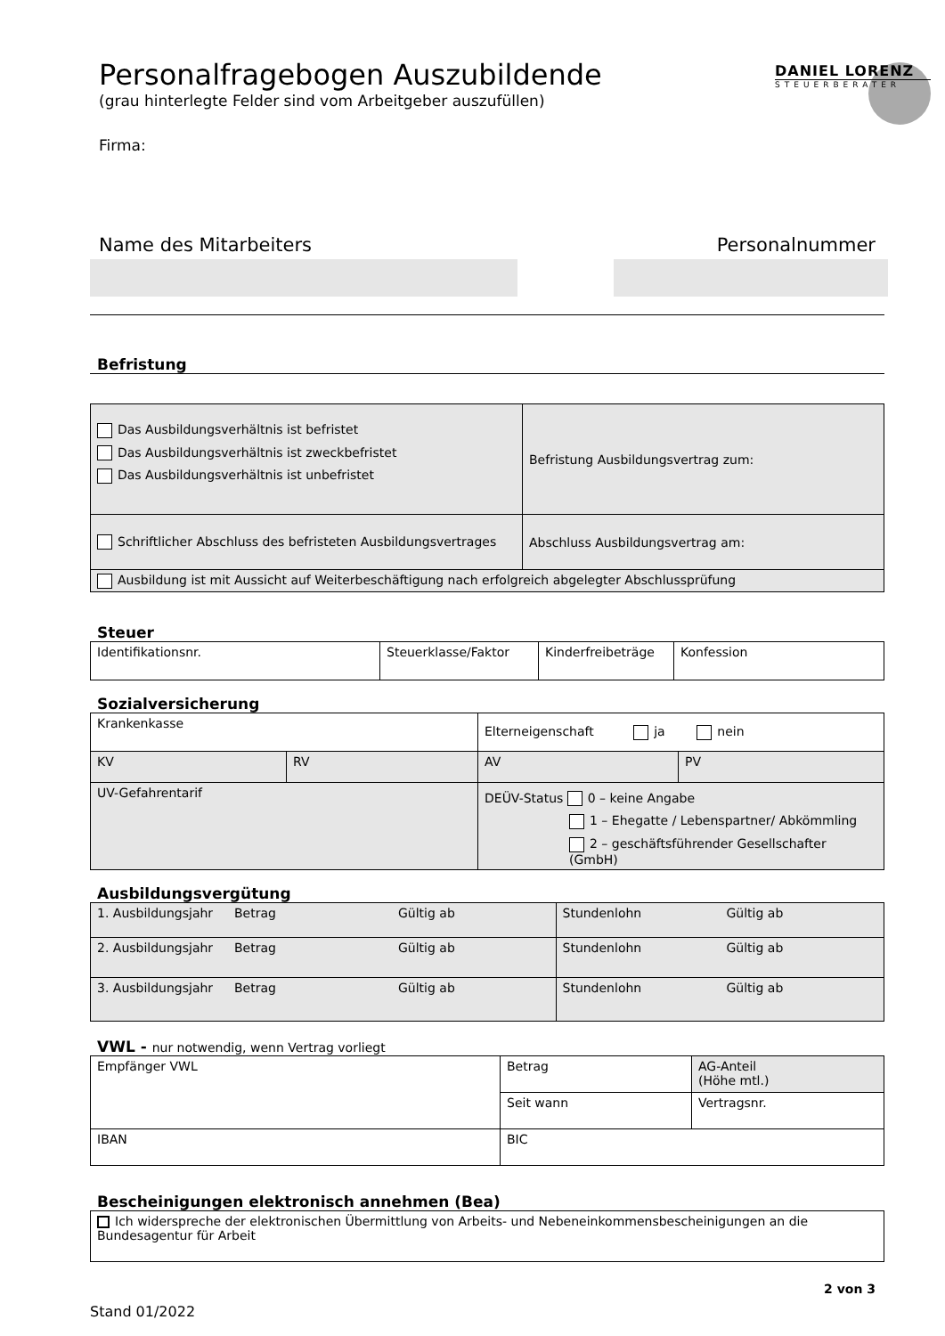DANIEL LORENZ
STEUERBERATER
Personalfragebogen Auszubildende
(grau hinterlegte Felder sind vom Arbeitgeber auszufüllen)
Firma:
Name des Mitarbeiters Personalnummer
Befristung
| Das Ausbildungsverhältnis ist befristet Das Ausbildungsverhältnis ist zweckbefristet Das Ausbildungsverhältnis ist unbefristet | Befristung Ausbildungsvertrag zum: |
| Schriftlicher Abschluss des befristeten Ausbildungsvertrages | Abschluss Ausbildungsvertrag am: |
| Ausbildung ist mit Aussicht auf Weiterbeschäftigung nach erfolgreich abgelegter Abschlussprüfung | |
Steuer
| Identifikationsnr. | Steuerklasse/Faktor | Kinderfreibeträge | Konfession |
Sozialversicherung
| Krankenkasse | | Elterneigenschaft ja nein | |
| KV | RV | AV | PV |
| UV-Gefahrentarif | | DEÜV-Status 0 – keine Angabe 1 – Ehegatte / Lebenspartner/ Abkömmling 2 – geschäftsführender Gesellschafter (GmbH) | |
Ausbildungsvergütung
| 1. Ausbildungsjahr | Betrag | Gültig ab | Stundenlohn | Gültig ab |
| 2. Ausbildungsjahr | Betrag | Gültig ab | Stundenlohn | Gültig ab |
| 3. Ausbildungsjahr | Betrag | Gültig ab | Stundenlohn | Gültig ab |
VWL - nur notwendig, wenn Vertrag vorliegt
| Empfänger VWL | Betrag | AG-Anteil (Höhe mtl.) |
| | Seit wann | Vertragsnr. |
| IBAN | BIC | |
Bescheinigungen elektronisch annehmen (Bea)
| Ich widerspreche der elektronischen Übermittlung von Arbeits- und Nebeneinkommensbescheinigungen an die Bundesagentur für Arbeit |
2 von 3
Stand 01/2022